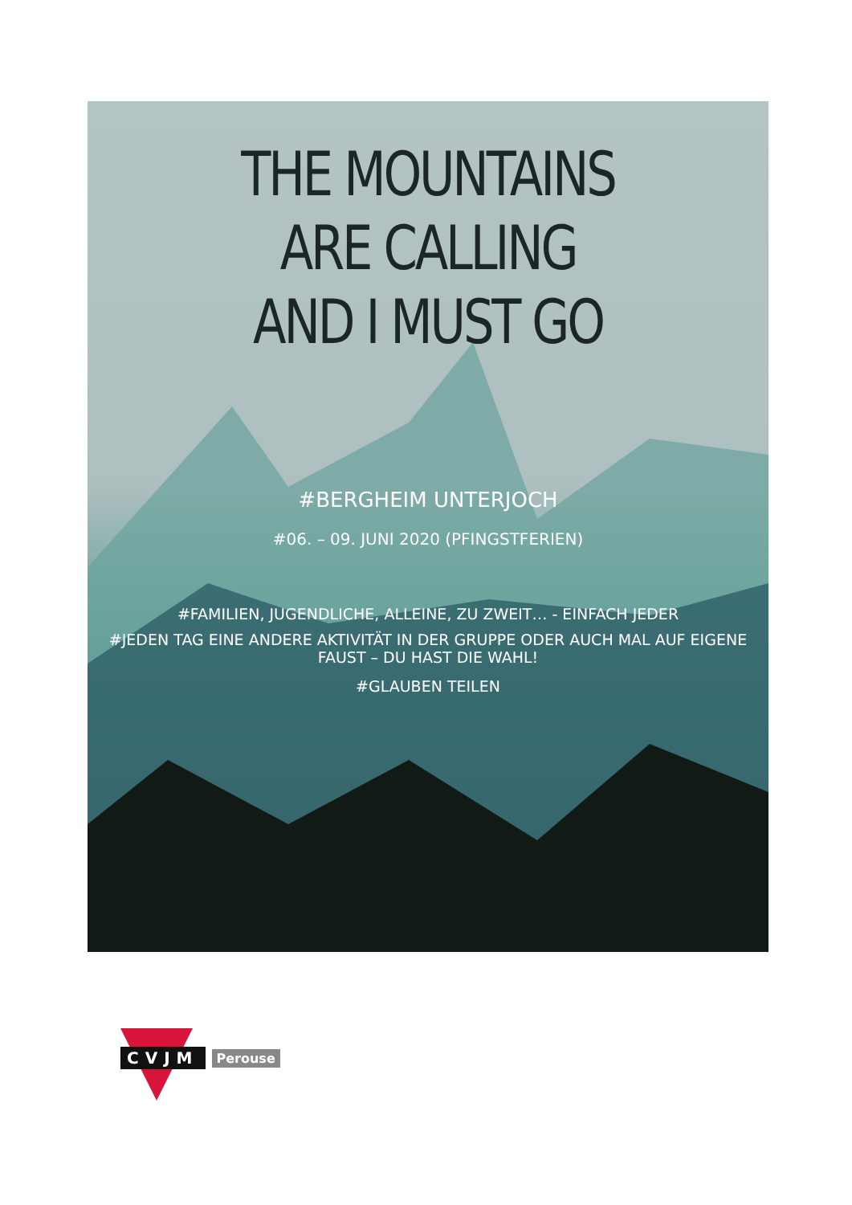THE MOUNTAINS
ARE CALLING
AND I MUST GO
#BERGHEIM UNTERJOCH
#06. – 09. JUNI 2020 (PFINGSTFERIEN)
#FAMILIEN, JUGENDLICHE, ALLEINE, ZU ZWEIT… - EINFACH JEDER
#JEDEN TAG EINE ANDERE AKTIVITÄT IN DER GRUPPE ODER AUCH MAL AUF EIGENE FAUST – DU HAST DIE WAHL!
#GLAUBEN TEILEN
CVJM Perouse